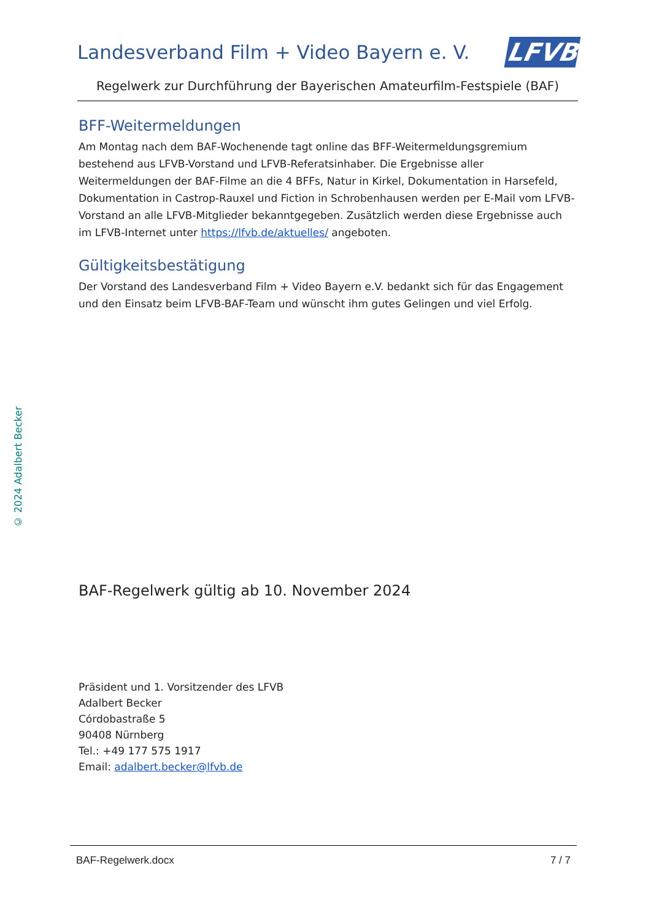Landesverband Film + Video Bayern e. V.
LFVB
Regelwerk zur Durchführung der Bayerischen Amateurfilm-Festspiele (BAF)
BFF-Weitermeldungen
Am Montag nach dem BAF-Wochenende tagt online das BFF-Weitermeldungsgremium bestehend aus LFVB-Vorstand und LFVB-Referatsinhaber. Die Ergebnisse aller Weitermeldungen der BAF-Filme an die 4 BFFs, Natur in Kirkel, Dokumentation in Harsefeld, Dokumentation in Castrop-Rauxel und Fiction in Schrobenhausen werden per E-Mail vom LFVB-Vorstand an alle LFVB-Mitglieder bekanntgegeben. Zusätzlich werden diese Ergebnisse auch im LFVB-Internet unter https://lfvb.de/aktuelles/ angeboten.
Gültigkeitsbestätigung
Der Vorstand des Landesverband Film + Video Bayern e.V. bedankt sich für das Engagement und den Einsatz beim LFVB-BAF-Team und wünscht ihm gutes Gelingen und viel Erfolg.
BAF-Regelwerk gültig ab 10. November 2024
Präsident und 1. Vorsitzender des LFVB
Adalbert Becker
Córdobastraße 5
90408 Nürnberg
Tel.: +49 177 575 1917
Email: adalbert.becker@lfvb.de
© 2024 Adalbert Becker
BAF-Regelwerk.docx 7 / 7